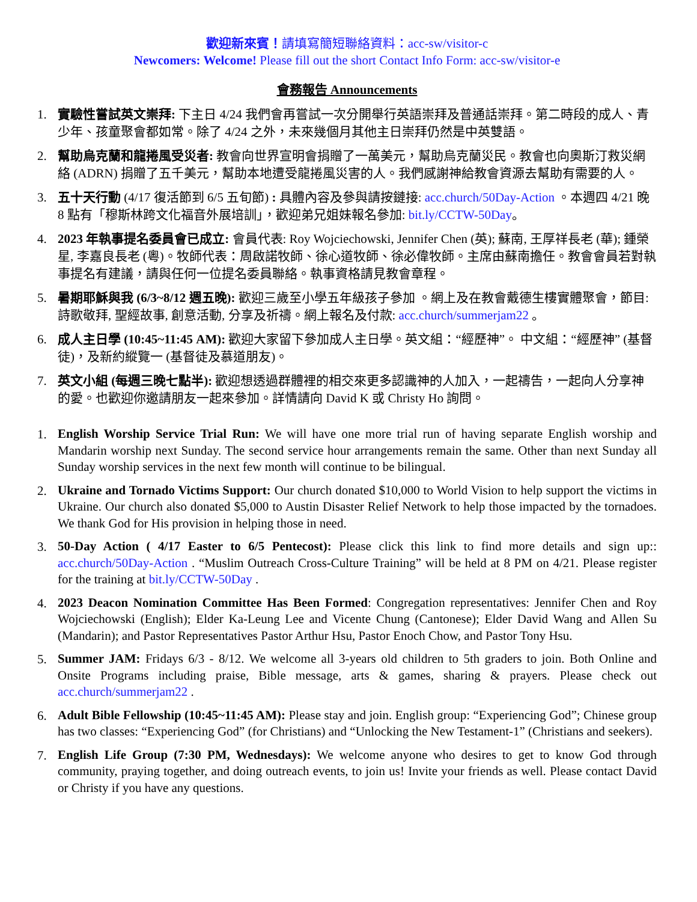歡迎新來賓！請填寫簡短聯絡資料：acc-sw/visitor-c
Newcomers: Welcome! Please fill out the short Contact Info Form: acc-sw/visitor-e
會務報告 Announcements
1. 實驗性嘗試英文崇拜: 下主日 4/24 我們會再嘗試一次分開舉行英語崇拜及普通話崇拜。第二時段的成人、青少年、孩童聚會都如常。除了 4/24 之外，未來幾個月其他主日崇拜仍然是中英雙語。
2. 幫助烏克蘭和龍捲風受災者: 教會向世界宣明會捐贈了一萬美元，幫助烏克蘭災民。教會也向奧斯汀救災網絡 (ADRN) 捐贈了五千美元，幫助本地遭受龍捲風災害的人。我們感謝神給教會資源去幫助有需要的人。
3. 五十天行動 (4/17 復活節到 6/5 五旬節) : 具體內容及參與請按鏈接: acc.church/50Day-Action 。本週四 4/21 晚 8 點有「穆斯林跨文化福音外展培訓」，歡迎弟兄姐妹報名參加: bit.ly/CCTW-50Day。
4. 2023 年執事提名委員會已成立: 會員代表: Roy Wojciechowski, Jennifer Chen (英); 蘇南, 王厚祥長老 (華); 鍾榮星, 李嘉良長老 (粵)。牧師代表：周啟諾牧師、徐心道牧師、徐必偉牧師。主席由蘇南擔任。教會會員若對執事提名有建議，請與任何一位提名委員聯絡。執事資格請見教會章程。
5. 暑期耶穌與我 (6/3~8/12 週五晚): 歡迎三歲至小學五年級孩子參加 。網上及在教會戴德生樓實體聚會，節目: 詩歌敬拜, 聖經故事, 創意活動, 分享及祈禱。網上報名及付款: acc.church/summerjam22 。
6. 成人主日學 (10:45~11:45 AM): 歡迎大家留下參加成人主日學。英文組：“經歷神”。 中文組：“經歷神” (基督徒)，及新約縱覽一 (基督徒及慕道朋友)。
7. 英文小組 (每週三晚七點半): 歡迎想透過群體裡的相交來更多認識神的人加入，一起禱告，一起向人分享神的愛。也歡迎你邀請朋友一起來參加。詳情請向 David K 或 Christy Ho 詢問。
1.
English Worship Service Trial Run: We will have one more trial run of having separate English worship and Mandarin worship next Sunday. The second service hour arrangements remain the same. Other than next Sunday all Sunday worship services in the next few month will continue to be bilingual.
2.
Ukraine and Tornado Victims Support: Our church donated $10,000 to World Vision to help support the victims in Ukraine. Our church also donated $5,000 to Austin Disaster Relief Network to help those impacted by the tornadoes. We thank God for His provision in helping those in need.
3.
50-Day Action ( 4/17 Easter to 6/5 Pentecost): Please click this link to find more details and sign up:: acc.church/50Day-Action . “Muslim Outreach Cross-Culture Training” will be held at 8 PM on 4/21. Please register for the training at bit.ly/CCTW-50Day .
4.
2023 Deacon Nomination Committee Has Been Formed: Congregation representatives: Jennifer Chen and Roy Wojciechowski (English); Elder Ka-Leung Lee and Vicente Chung (Cantonese); Elder David Wang and Allen Su (Mandarin); and Pastor Representatives Pastor Arthur Hsu, Pastor Enoch Chow, and Pastor Tony Hsu.
5.
Summer JAM: Fridays 6/3 - 8/12. We welcome all 3-years old children to 5th graders to join. Both Online and Onsite Programs including praise, Bible message, arts & games, sharing & prayers. Please check out acc.church/summerjam22 .
6.
Adult Bible Fellowship (10:45~11:45 AM): Please stay and join. English group: “Experiencing God”; Chinese group has two classes: “Experiencing God” (for Christians) and “Unlocking the New Testament-1” (Christians and seekers).
7.
English Life Group (7:30 PM, Wednesdays): We welcome anyone who desires to get to know God through community, praying together, and doing outreach events, to join us! Invite your friends as well. Please contact David or Christy if you have any questions.